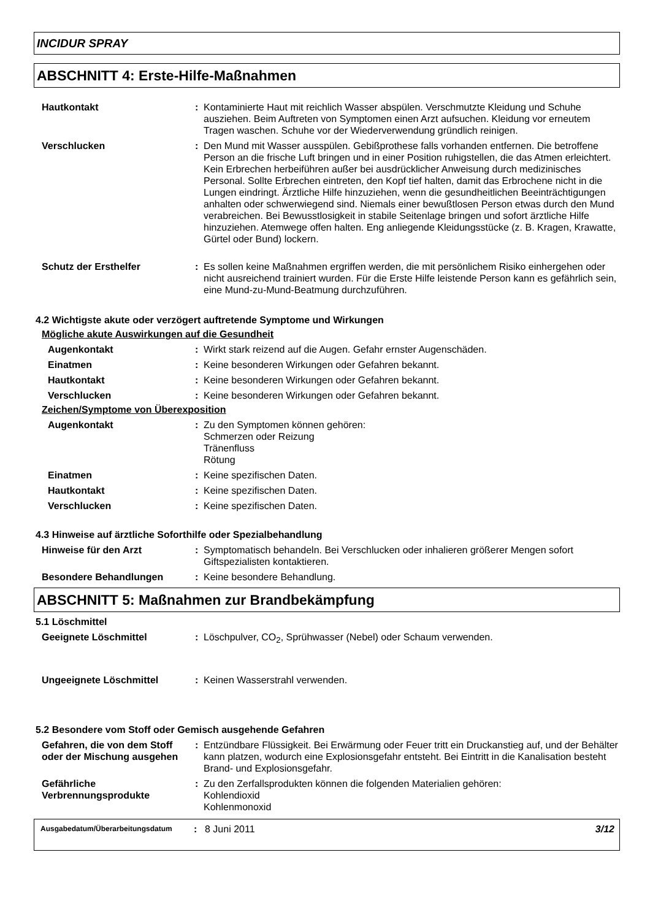INCIDUR SPRAY
ABSCHNITT 4: Erste-Hilfe-Maßnahmen
Hautkontakt : Kontaminierte Haut mit reichlich Wasser abspülen. Verschmutzte Kleidung und Schuhe ausziehen. Beim Auftreten von Symptomen einen Arzt aufsuchen. Kleidung vor erneutem Tragen waschen. Schuhe vor der Wiederverwendung gründlich reinigen.
Verschlucken : Den Mund mit Wasser ausspülen. Gebißprothese falls vorhanden entfernen. Die betroffene Person an die frische Luft bringen und in einer Position ruhigstellen, die das Atmen erleichtert. Kein Erbrechen herbeiführen außer bei ausdrücklicher Anweisung durch medizinisches Personal. Sollte Erbrechen eintreten, den Kopf tief halten, damit das Erbrochene nicht in die Lungen eindringt. Ärztliche Hilfe hinzuziehen, wenn die gesundheitlichen Beeinträchtigungen anhalten oder schwerwiegend sind. Niemals einer bewußtlosen Person etwas durch den Mund verabreichen. Bei Bewusstlosigkeit in stabile Seitenlage bringen und sofort ärztliche Hilfe hinzuziehen. Atemwege offen halten. Eng anliegende Kleidungsstücke (z. B. Kragen, Krawatte, Gürtel oder Bund) lockern.
Schutz der Ersthelfer : Es sollen keine Maßnahmen ergriffen werden, die mit persönlichem Risiko einhergehen oder nicht ausreichend trainiert wurden. Für die Erste Hilfe leistende Person kann es gefährlich sein, eine Mund-zu-Mund-Beatmung durchzuführen.
4.2 Wichtigste akute oder verzögert auftretende Symptome und Wirkungen
Mögliche akute Auswirkungen auf die Gesundheit
Augenkontakt : Wirkt stark reizend auf die Augen. Gefahr ernster Augenschäden.
Einatmen : Keine besonderen Wirkungen oder Gefahren bekannt.
Hautkontakt : Keine besonderen Wirkungen oder Gefahren bekannt.
Verschlucken : Keine besonderen Wirkungen oder Gefahren bekannt.
Zeichen/Symptome von Überexposition
Augenkontakt : Zu den Symptomen können gehören:
Schmerzen oder Reizung
Tränenfluss
Rötung
Einatmen : Keine spezifischen Daten.
Hautkontakt : Keine spezifischen Daten.
Verschlucken : Keine spezifischen Daten.
4.3 Hinweise auf ärztliche Soforthilfe oder Spezialbehandlung
Hinweise für den Arzt : Symptomatisch behandeln. Bei Verschlucken oder inhalieren größerer Mengen sofort Giftspezialisten kontaktieren.
Besondere Behandlungen : Keine besondere Behandlung.
ABSCHNITT 5: Maßnahmen zur Brandbekämpfung
5.1 Löschmittel
Geeignete Löschmittel : Löschpulver, CO<sub>2</sub>, Sprühwasser (Nebel) oder Schaum verwenden.
Ungeeignete Löschmittel : Keinen Wasserstrahl verwenden.
5.2 Besondere vom Stoff oder Gemisch ausgehende Gefahren
Gefahren, die von dem Stoff oder der Mischung ausgehen
: Entzündbare Flüssigkeit. Bei Erwärmung oder Feuer tritt ein Druckanstieg auf, und der Behälter kann platzen, wodurch eine Explosionsgefahr entsteht. Bei Eintritt in die Kanalisation besteht Brand- und Explosionsgefahr.
Gefährliche Verbrennungsprodukte
: Zu den Zerfallsprodukten können die folgenden Materialien gehören:
Kohlendioxid
Kohlenmonoxid
Ausgabedatum/Überarbeitungsdatum
: 8 Juni 2011 3/12